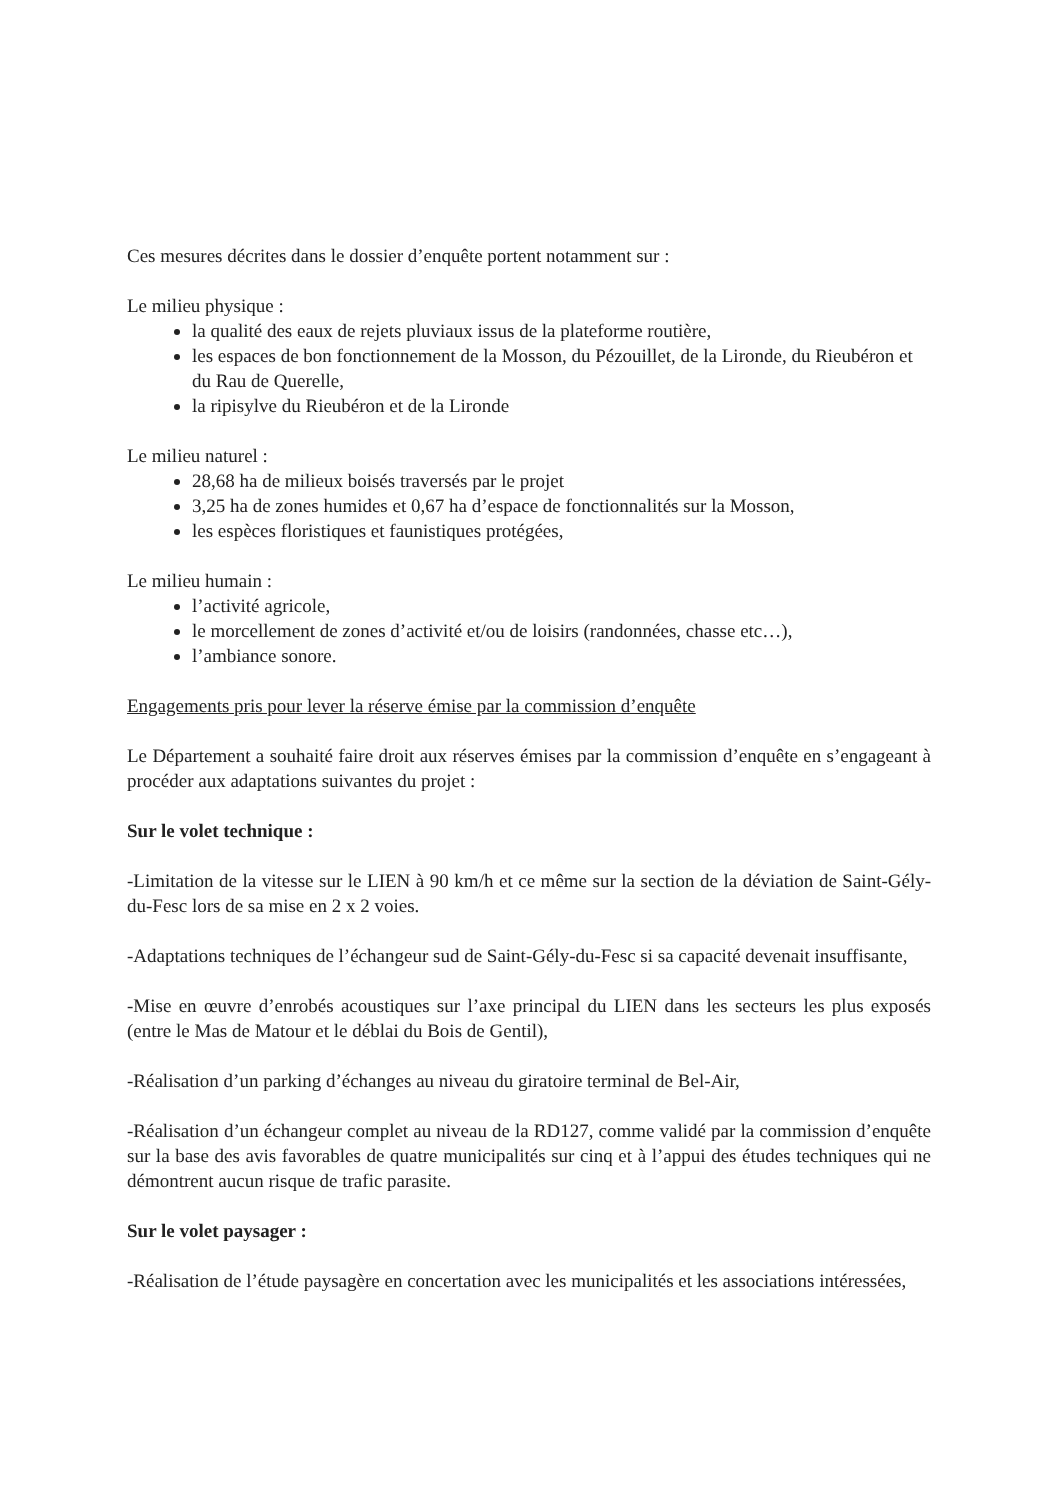Ces mesures décrites dans le dossier d’enquête portent notamment sur :
Le milieu physique :
la qualité des eaux de rejets pluviaux issus de la plateforme routière,
les espaces de bon fonctionnement de la Mosson, du Pézouillet, de la Lironde, du Rieubéron et du Rau de Querelle,
la ripisylve du Rieubéron et de la Lironde
Le milieu naturel :
28,68 ha de milieux boisés traversés par le projet
3,25 ha de zones humides et 0,67 ha d’espace de fonctionnalités sur la Mosson,
les espèces floristiques et faunistiques protégées,
Le milieu humain :
l’activité agricole,
le morcellement de zones d’activité et/ou de loisirs (randonnées, chasse etc…),
l’ambiance sonore.
Engagements pris pour lever la réserve émise par la commission d’enquête
Le Département a souhaité faire droit aux réserves émises par la commission d’enquête en s’engageant à procéder aux adaptations suivantes du projet :
Sur le volet technique :
-Limitation de la vitesse sur le LIEN à 90 km/h et ce même sur la section de la déviation de Saint-Gély-du-Fesc lors de sa mise en 2 x 2 voies.
-Adaptations techniques de l’échangeur sud de Saint-Gély-du-Fesc si sa capacité devenait insuffisante,
-Mise en œuvre d’enrobés acoustiques sur l’axe principal du LIEN dans les secteurs les plus exposés (entre le Mas de Matour et le déblai du Bois de Gentil),
-Réalisation d’un parking d’échanges au niveau du giratoire terminal de Bel-Air,
-Réalisation d’un échangeur complet au niveau de la RD127, comme validé par la commission d’enquête sur la base des avis favorables de quatre municipalités sur cinq et à l’appui des études techniques qui ne démontrent aucun risque de trafic parasite.
Sur le volet paysager :
-Réalisation de l’étude paysagère en concertation avec les municipalités et les associations intéressées,